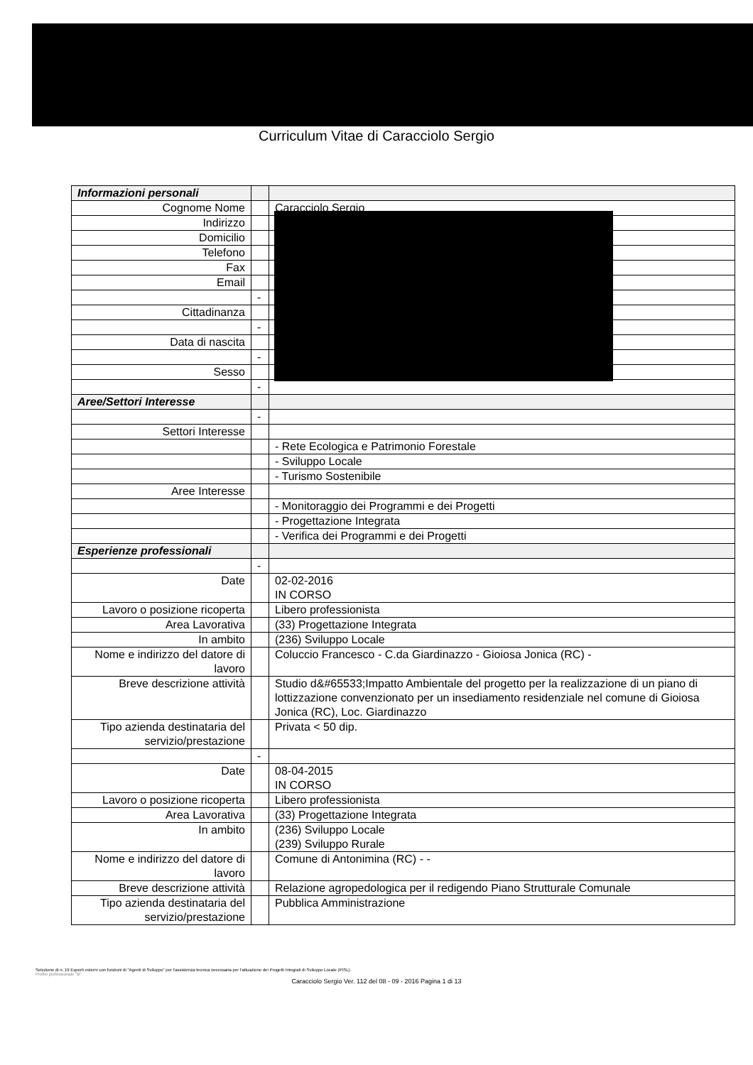Curriculum Vitae di Caracciolo Sergio
| Informazioni personali | | |
| Cognome Nome | | Caracciolo Sergio |
| Indirizzo | | |
| Domicilio | | |
| Telefono | | |
| Fax | | |
| Email | | |
| | - | |
| Cittadinanza | | |
| | - | |
| Data di nascita | | |
| | - | |
| Sesso | | |
| | - | |
| Aree/Settori Interesse | | |
| | - | |
| Settori Interesse | | |
| | | - Rete Ecologica e Patrimonio Forestale |
| | | - Sviluppo Locale |
| | | - Turismo Sostenibile |
| Aree Interesse | | |
| | | - Monitoraggio dei Programmi e dei Progetti |
| | | - Progettazione Integrata |
| | | - Verifica dei Programmi e dei Progetti |
| Esperienze professionali | | |
| | - | |
| Date | | 02-02-2016 IN CORSO |
| Lavoro o posizione ricoperta | | Libero professionista |
| Area Lavorativa | | (33) Progettazione Integrata |
| In ambito | | (236) Sviluppo Locale |
| Nome e indirizzo del datore di lavoro | | Coluccio Francesco - C.da Giardinazzo - Gioiosa Jonica (RC) - |
| Breve descrizione attività | | Studio d&#65533;Impatto Ambientale del progetto per la realizzazione di un piano di lottizzazione convenzionato per un insediamento residenziale nel comune di Gioiosa Jonica (RC), Loc. Giardinazzo |
| Tipo azienda destinataria del servizio/prestazione | | Privata < 50 dip. |
| | - | |
| Date | | 08-04-2015 IN CORSO |
| Lavoro o posizione ricoperta | | Libero professionista |
| Area Lavorativa | | (33) Progettazione Integrata |
| In ambito | | (236) Sviluppo Locale (239) Sviluppo Rurale |
| Nome e indirizzo del datore di lavoro | | Comune di Antonimina (RC) - - |
| Breve descrizione attività | | Relazione agropedologica per il redigendo Piano Strutturale Comunale |
| Tipo azienda destinataria del servizio/prestazione | | Pubblica Amministrazione |
Selezione di n. 19 Esperti esterni con funzioni di "Agenti di Sviluppo" per l'assistenza tecnica necessaria per l'attuazione dei Progetti Integrati di Sviluppo Locale (PISL).
Profilo professionale "B"
Caracciolo Sergio Ver. 112 del 08 - 09 - 2016 Pagina 1 di 13